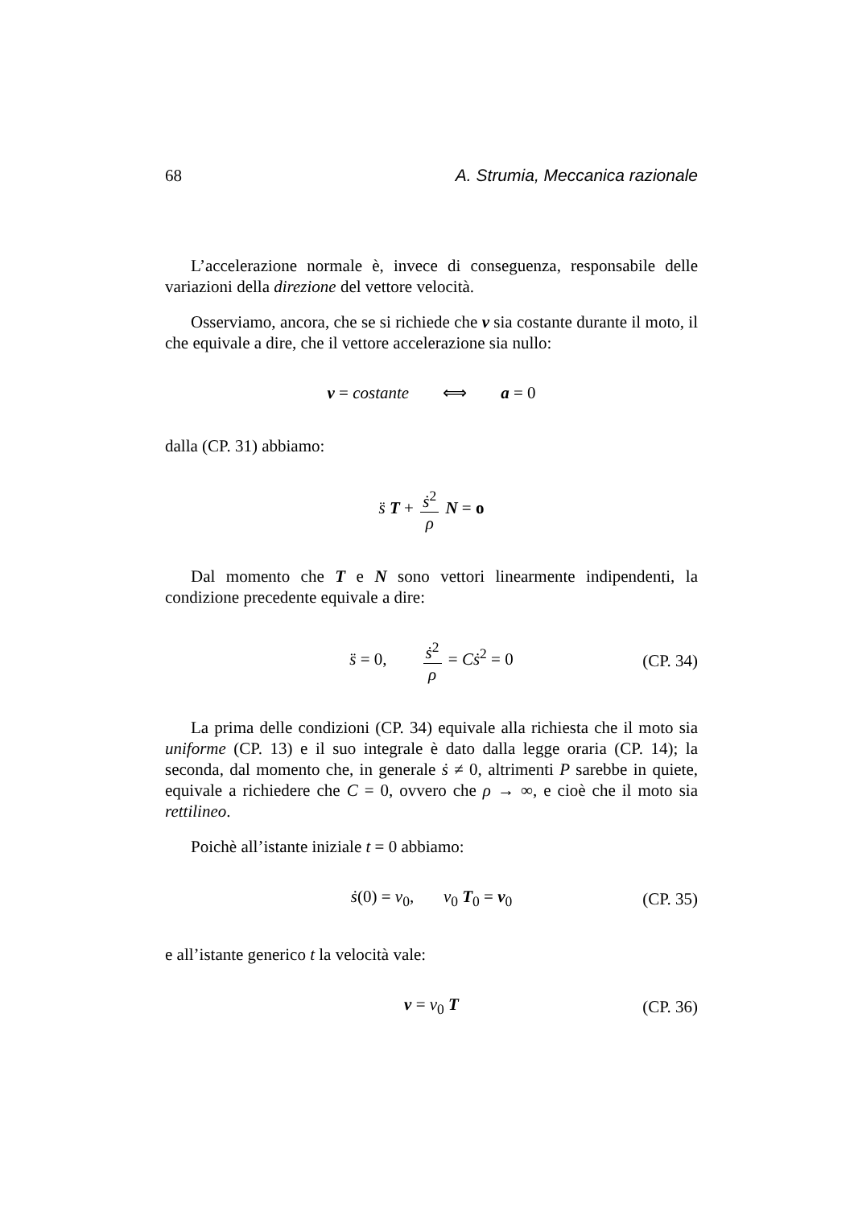68 A. Strumia, Meccanica razionale
L’accelerazione normale è, invece di conseguenza, responsabile delle variazioni della direzione del vettore velocità.
Osserviamo, ancora, che se si richiede che v sia costante durante il moto, il che equivale a dire, che il vettore accelerazione sia nullo:
v = costante ⟺ a = 0
dalla (CP. 31) abbiamo:
s̈ T + ṡ<sup>2</sup> ρ N = o
Dal momento che T e N sono vettori linearmente indipendenti, la condizione precedente equivale a dire:
s̈ = 0, ṡ<sup>2</sup> ρ = Cṡ<sup>2</sup> = 0
(CP. 34)
La prima delle condizioni (CP. 34) equivale alla richiesta che il moto sia uniforme (CP. 13) e il suo integrale è dato dalla legge oraria (CP. 14); la seconda, dal momento che, in generale ṡ ≠ 0, altrimenti P sarebbe in quiete, equivale a richiedere che C = 0, ovvero che ρ → ∞, e cioè che il moto sia rettilineo.
Poichè all’istante iniziale t = 0 abbiamo:
ṡ(0) = v<sub>0</sub>, v<sub>0</sub> T<sub>0</sub> = v<sub>0</sub>
(CP. 35)
e all’istante generico t la velocità vale:
v = v<sub>0</sub> T
(CP. 36)